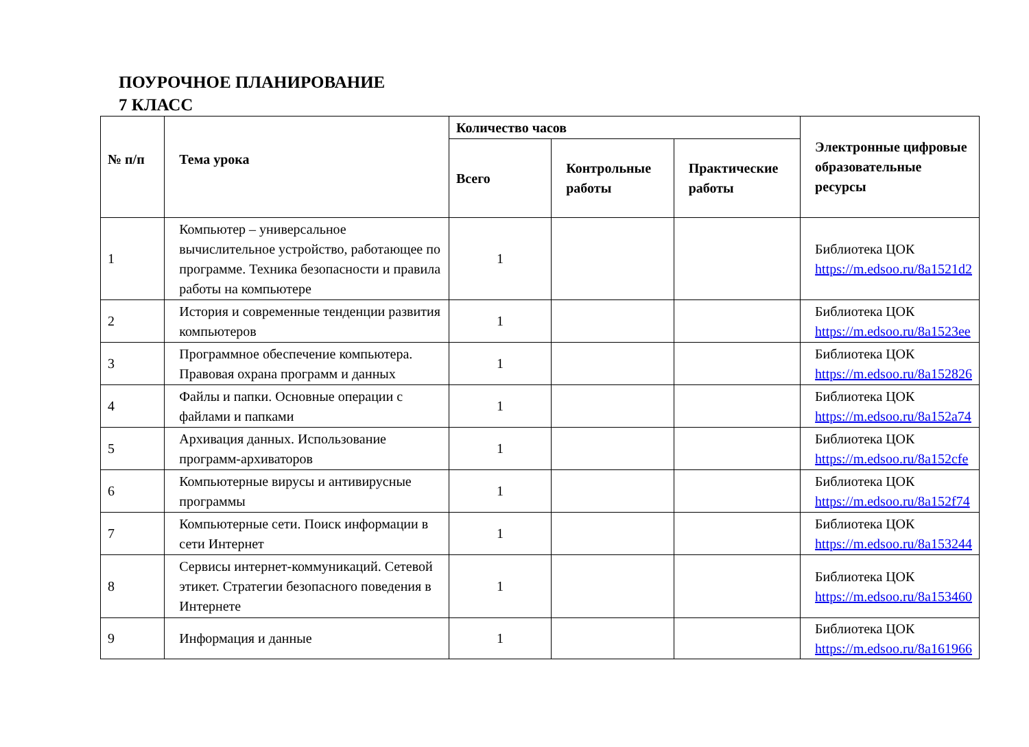ПОУРОЧНОЕ ПЛАНИРОВАНИЕ
7 КЛАСС
| № п/п | Тема урока | Количество часов | | | Электронные цифровые образовательные ресурсы |
| --- | --- | --- | --- | --- | --- |
| | | Всего | Контрольные работы | Практические работы | |
| 1 | Компьютер – универсальное вычислительное устройство, работающее по программе. Техника безопасности и правила работы на компьютере | 1 | | | Библиотека ЦОК https://m.edsoo.ru/8a1521d2 |
| 2 | История и современные тенденции развития компьютеров | 1 | | | Библиотека ЦОК https://m.edsoo.ru/8a1523ee |
| 3 | Программное обеспечение компьютера. Правовая охрана программ и данных | 1 | | | Библиотека ЦОК https://m.edsoo.ru/8a152826 |
| 4 | Файлы и папки. Основные операции с файлами и папками | 1 | | | Библиотека ЦОК https://m.edsoo.ru/8a152a74 |
| 5 | Архивация данных. Использование программ-архиваторов | 1 | | | Библиотека ЦОК https://m.edsoo.ru/8a152cfe |
| 6 | Компьютерные вирусы и антивирусные программы | 1 | | | Библиотека ЦОК https://m.edsoo.ru/8a152f74 |
| 7 | Компьютерные сети. Поиск информации в сети Интернет | 1 | | | Библиотека ЦОК https://m.edsoo.ru/8a153244 |
| 8 | Сервисы интернет-коммуникаций. Сетевой этикет. Стратегии безопасного поведения в Интернете | 1 | | | Библиотека ЦОК https://m.edsoo.ru/8a153460 |
| 9 | Информация и данные | 1 | | | Библиотека ЦОК https://m.edsoo.ru/8a161966 |